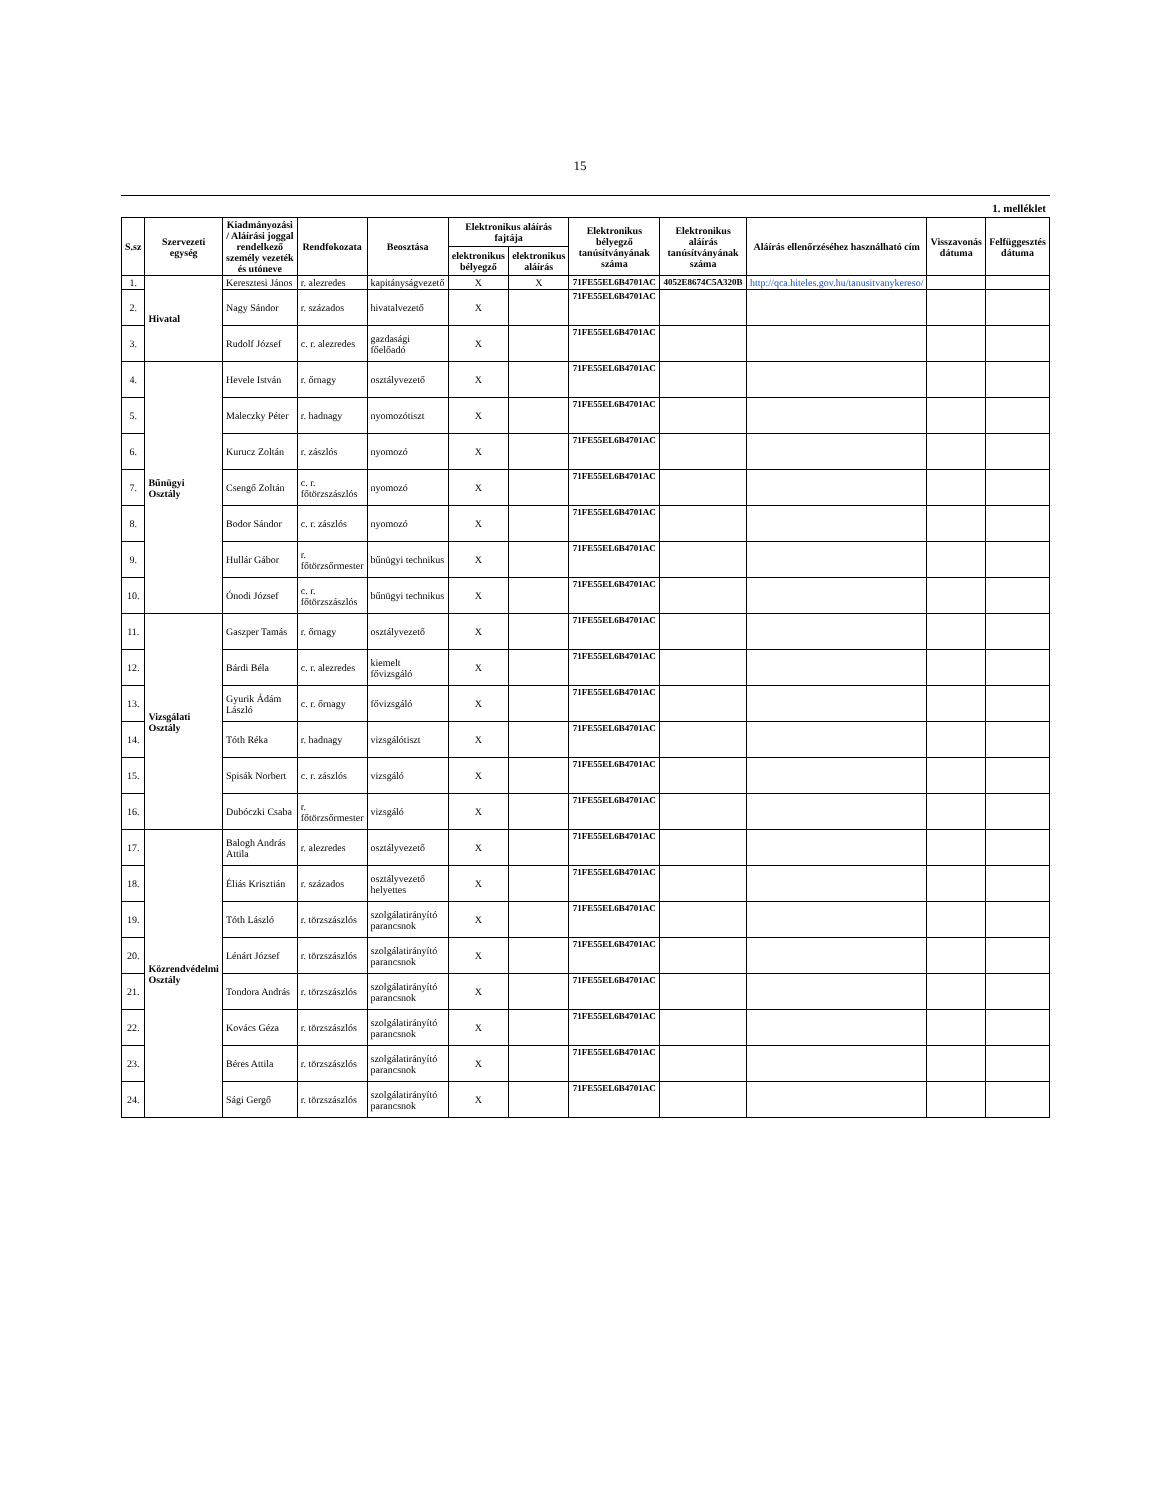15
1. melléklet
| S.sz | Szervezeti egység | Kiadmányozási / Aláírási joggal rendelkező személy vezeték és utóneve | Rendfokozata | Beosztása | Elektronikus aláírás fajtája | | Elektronikus bélyegző tanúsítványának száma | Elektronikus aláírás tanúsítványának száma | Aláírás ellenőrzéséhez használható cím | Visszavonás dátuma | Felfüggesztés dátuma |
| --- | --- | --- | --- | --- | --- | --- | --- | --- | --- | --- | --- |
| | | | | | elektronikus bélyegző | elektronikus aláírás | | | | | |
| 1. | Hivatal | Keresztesi János | r. alezredes | kapitányságvezető | X | X | 71FE55EL6B4701AC | 4052E8674C5A320B | http://qca.hiteles.gov.hu/tanusitvanykereso/ | | |
| 2. | | Nagy Sándor | r. százados | hivatalvezető | X | | 71FE55EL6B4701AC | | | | |
| 3. | | Rudolf József | c. r. alezredes | gazdasági főelőadó | X | | 71FE55EL6B4701AC | | | | |
| 4. | Bűnügyi Osztály | Hevele István | r. őrnagy | osztályvezető | X | | 71FE55EL6B4701AC | | | | |
| 5. | | Maleczky Péter | r. hadnagy | nyomozótiszt | X | | 71FE55EL6B4701AC | | | | |
| 6. | | Kurucz Zoltán | r. zászlós | nyomozó | X | | 71FE55EL6B4701AC | | | | |
| 7. | | Csengő Zoltán | c. r. főtörzszászlós | nyomozó | X | | 71FE55EL6B4701AC | | | | |
| 8. | | Bodor Sándor | c. r. zászlós | nyomozó | X | | 71FE55EL6B4701AC | | | | |
| 9. | | Hullár Gábor | r. főtörzsőrmester | bűnügyi technikus | X | | 71FE55EL6B4701AC | | | | |
| 10. | | Ónodi József | c. r. főtörzszászlós | bűnügyi technikus | X | | 71FE55EL6B4701AC | | | | |
| 11. | Vizsgálati Osztály | Gaszper Tamás | r. őrnagy | osztályvezető | X | | 71FE55EL6B4701AC | | | | |
| 12. | | Bárdi Béla | c. r. alezredes | kiemelt fővizsgáló | X | | 71FE55EL6B4701AC | | | | |
| 13. | | Gyurik Ádám László | c. r. őrnagy | fővizsgáló | X | | 71FE55EL6B4701AC | | | | |
| 14. | | Tóth Réka | r. hadnagy | vizsgálótiszt | X | | 71FE55EL6B4701AC | | | | |
| 15. | | Spisák Norbert | c. r. zászlós | vizsgáló | X | | 71FE55EL6B4701AC | | | | |
| 16. | | Dubóczki Csaba | r. főtörzsőrmester | vizsgáló | X | | 71FE55EL6B4701AC | | | | |
| 17. | Közrendvédelmi Osztály | Balogh András Attila | r. alezredes | osztályvezető | X | | 71FE55EL6B4701AC | | | | |
| 18. | | Éliás Krisztián | r. százados | osztályvezető helyettes | X | | 71FE55EL6B4701AC | | | | |
| 19. | | Tóth László | r. törzszászlós | szolgálatirányító parancsnok | X | | 71FE55EL6B4701AC | | | | |
| 20. | | Lénárt József | r. törzszászlós | szolgálatirányító parancsnok | X | | 71FE55EL6B4701AC | | | | |
| 21. | | Tondora András | r. törzszászlós | szolgálatirányító parancsnok | X | | 71FE55EL6B4701AC | | | | |
| 22. | | Kovács Géza | r. törzszászlós | szolgálatirányító parancsnok | X | | 71FE55EL6B4701AC | | | | |
| 23. | | Béres Attila | r. törzszászlós | szolgálatirányító parancsnok | X | | 71FE55EL6B4701AC | | | | |
| 24. | | Sági Gergő | r. törzszászlós | szolgálatirányító parancsnok | X | | 71FE55EL6B4701AC | | | | |